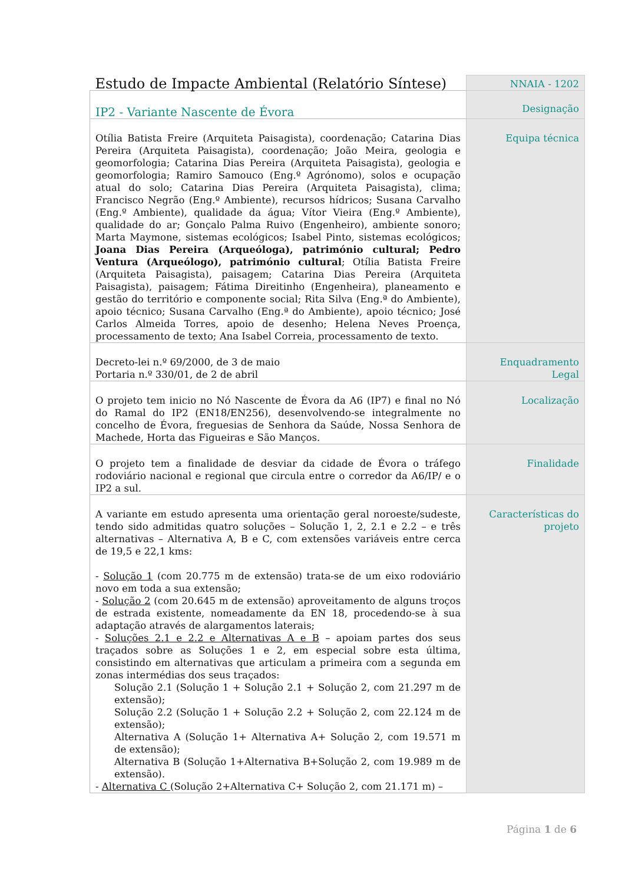| Estudo de Impacte Ambiental (Relatório Síntese) | NNAIA - 1202 |
| IP2 - Variante Nascente de Évora | Designação |
| Otília Batista Freire (Arquiteta Paisagista), coordenação; Catarina Dias Pereira (Arquiteta Paisagista), coordenação; João Meira, geologia e geomorfologia; Catarina Dias Pereira (Arquiteta Paisagista), geologia e geomorfologia; Ramiro Samouco (Eng.º Agrónomo), solos e ocupação atual do solo; Catarina Dias Pereira (Arquiteta Paisagista), clima; Francisco Negrão (Eng.º Ambiente), recursos hídricos; Susana Carvalho (Eng.º Ambiente), qualidade da água; Vítor Vieira (Eng.º Ambiente), qualidade do ar; Gonçalo Palma Ruivo (Engenheiro), ambiente sonoro; Marta Maymone, sistemas ecológicos; Isabel Pinto, sistemas ecológicos; Joana Dias Pereira (Arqueóloga), património cultural; Pedro Ventura (Arqueólogo), património cultural ; Otília Batista Freire (Arquiteta Paisagista), paisagem; Catarina Dias Pereira (Arquiteta Paisagista), paisagem; Fátima Direitinho (Engenheira), planeamento e gestão do território e componente social; Rita Silva (Eng.ª do Ambiente), apoio técnico; Susana Carvalho (Eng.ª do Ambiente), apoio técnico; José Carlos Almeida Torres, apoio de desenho; Helena Neves Proença, processamento de texto; Ana Isabel Correia, processamento de texto. | Equipa técnica |
| Decreto-lei n.º 69/2000, de 3 de maio Portaria n.º 330/01, de 2 de abril | Enquadramento Legal |
| O projeto tem inicio no Nó Nascente de Évora da A6 (IP7) e final no Nó do Ramal do IP2 (EN18/EN256), desenvolvendo-se integralmente no concelho de Évora, freguesias de Senhora da Saúde, Nossa Senhora de Machede, Horta das Figueiras e São Manços. | Localização |
| O projeto tem a finalidade de desviar da cidade de Évora o tráfego rodoviário nacional e regional que circula entre o corredor da A6/IP/ e o IP2 a sul. | Finalidade |
| A variante em estudo apresenta uma orientação geral noroeste/sudeste, tendo sido admitidas quatro soluções – Solução 1, 2, 2.1 e 2.2 – e três alternativas – Alternativa A, B e C, com extensões variáveis entre cerca de 19,5 e 22,1 kms: - Solução 1 (com 20.775 m de extensão) trata-se de um eixo rodoviário novo em toda a sua extensão; - Solução 2 (com 20.645 m de extensão) aproveitamento de alguns troços de estrada existente, nomeadamente da EN 18, procedendo-se à sua adaptação através de alargamentos laterais; - Soluções 2.1 e 2.2 e Alternativas A e B – apoiam partes dos seus traçados sobre as Soluções 1 e 2, em especial sobre esta última, consistindo em alternativas que articulam a primeira com a segunda em zonas intermédias dos seus traçados: Solução 2.1 (Solução 1 + Solução 2.1 + Solução 2, com 21.297 m de extensão); Solução 2.2 (Solução 1 + Solução 2.2 + Solução 2, com 22.124 m de extensão); Alternativa A (Solução 1+ Alternativa A+ Solução 2, com 19.571 m de extensão); Alternativa B (Solução 1+Alternativa B+Solução 2, com 19.989 m de extensão). - Alternativa C (Solução 2+Alternativa C+ Solução 2, com 21.171 m) – | Características do projeto |
Página 1 de 6